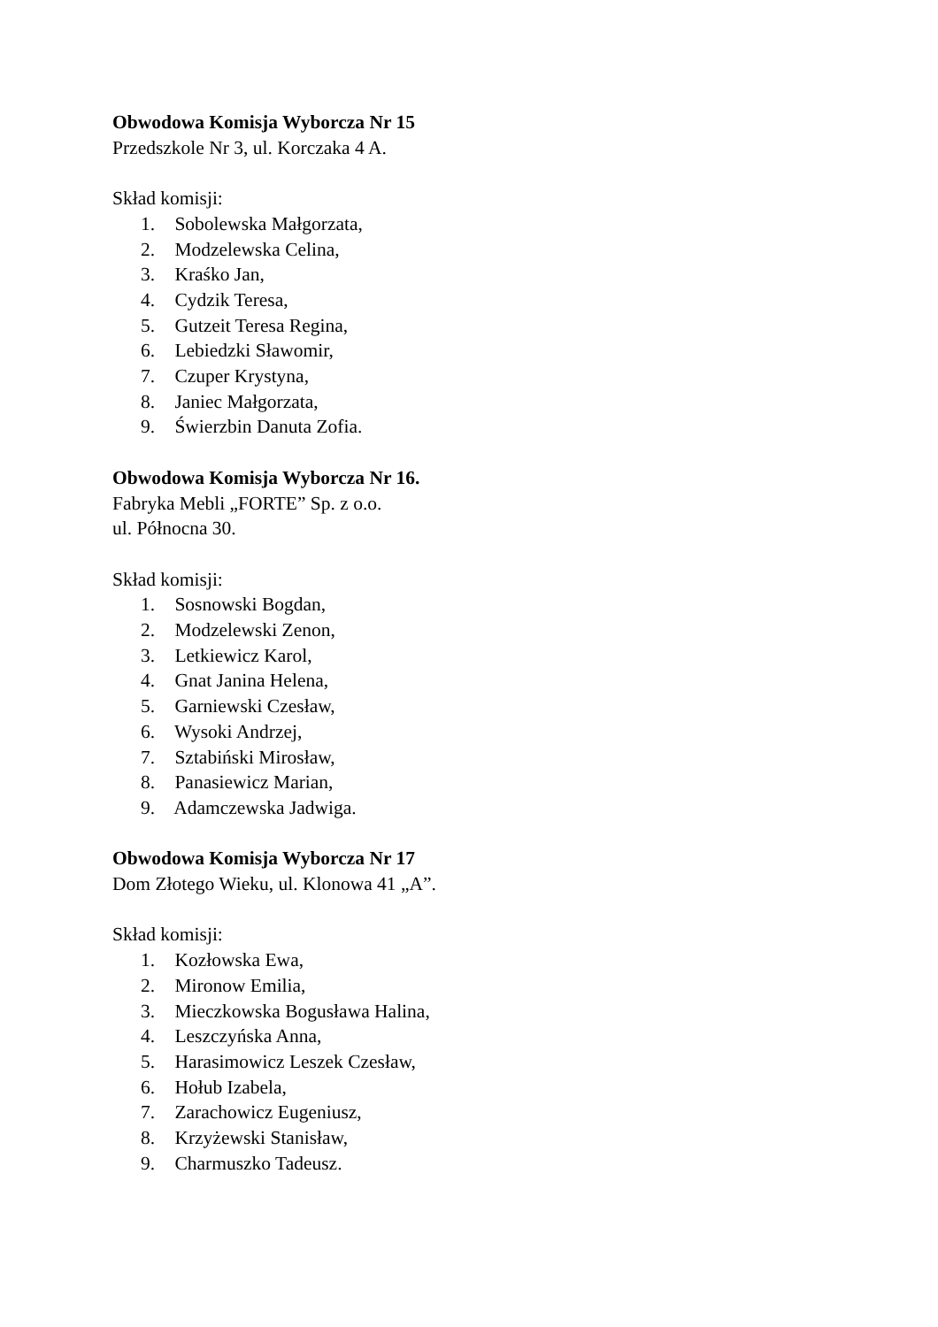Obwodowa Komisja Wyborcza Nr 15
Przedszkole Nr 3, ul. Korczaka 4 A.
Skład komisji:
1. Sobolewska Małgorzata,
2. Modzelewska Celina,
3. Kraśko Jan,
4. Cydzik Teresa,
5. Gutzeit Teresa Regina,
6. Lebiedzki Sławomir,
7. Czuper Krystyna,
8. Janiec Małgorzata,
9. Świerzbin Danuta Zofia.
Obwodowa Komisja Wyborcza Nr 16.
Fabryka Mebli „FORTE” Sp. z o.o.
ul. Północna 30.
Skład komisji:
1. Sosnowski Bogdan,
2. Modzelewski Zenon,
3. Letkiewicz Karol,
4. Gnat Janina Helena,
5. Garniewski Czesław,
6. Wysoki Andrzej,
7. Sztabiński Mirosław,
8. Panasiewicz Marian,
9. Adamczewska Jadwiga.
Obwodowa Komisja Wyborcza Nr 17
Dom Złotego Wieku, ul. Klonowa 41 „A”.
Skład komisji:
1. Kozłowska Ewa,
2. Mironow Emilia,
3. Mieczkowska Bogusława Halina,
4. Leszczyńska Anna,
5. Harasimowicz Leszek Czesław,
6. Hołub Izabela,
7. Zarachowicz Eugeniusz,
8. Krzyżewski Stanisław,
9. Charmuszko Tadeusz.